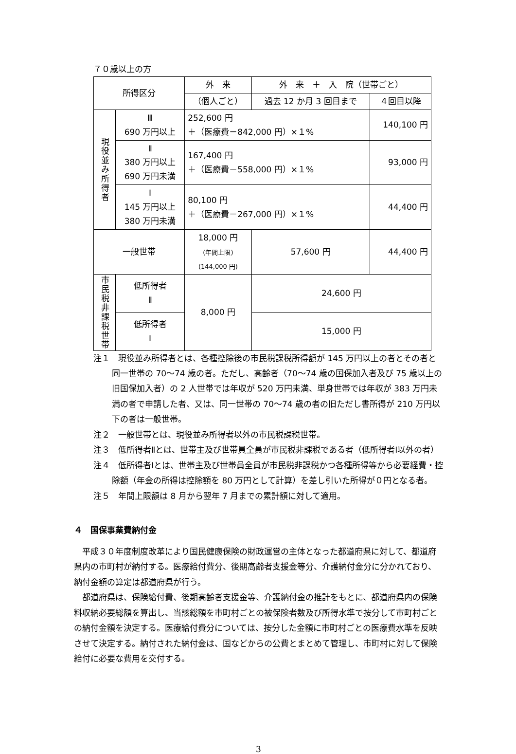７０歳以上の方
| 所得区分 | | 外 来 | 外 来 ＋ 入 院（世帯ごと） | |
| --- | --- | --- | --- | --- |
| | | （個人ごと） | 過去 12 か月 3 回目まで | ４回目以降 |
| 現役並み所得者 | Ⅲ 690 万円以上 | 252,600 円 ＋（医療費－842,000 円）×１% | | 140,100 円 |
| | Ⅱ 380 万円以上 690 万円未満 | 167,400 円 ＋（医療費－558,000 円）×１% | | 93,000 円 |
| | Ⅰ 145 万円以上 380 万円未満 | 80,100 円 ＋（医療費－267,000 円）×１% | | 44,400 円 |
| 一般世帯 | | 18,000 円 (年間上限) (144,000 円) | 57,600 円 | 44,400 円 |
| 市民税非課税世帯 | 低所得者 Ⅱ | 8,000 円 | 24,600 円 | |
| | 低所得者 Ⅰ | | 15,000 円 | |
注１　現役並み所得者とは、各種控除後の市民税課税所得額が 145 万円以上の者とその者と同一世帯の 70～74 歳の者。ただし、高齢者（70～74 歳の国保加入者及び 75 歳以上の旧国保加入者）の 2 人世帯では年収が 520 万円未満、単身世帯では年収が 383 万円未満の者で申請した者、又は、同一世帯の 70～74 歳の者の旧ただし書所得が 210 万円以下の者は一般世帯。
注２　一般世帯とは、現役並み所得者以外の市民税課税世帯。
注３　低所得者Ⅱとは、世帯主及び世帯員全員が市民税非課税である者（低所得者Ⅰ以外の者）
注４　低所得者Ⅰとは、世帯主及び世帯員全員が市民税非課税かつ各種所得等から必要経費・控除額（年金の所得は控除額を 80 万円として計算）を差し引いた所得が０円となる者。
注５　年間上限額は 8 月から翌年 7 月までの累計額に対して適用。
４　国保事業費納付金
平成３０年度制度改革により国民健康保険の財政運営の主体となった都道府県に対して、都道府県内の市町村が納付する。医療給付費分、後期高齢者支援金等分、介護納付金分に分かれており、納付金額の算定は都道府県が行う。
都道府県は、保険給付費、後期高齢者支援金等、介護納付金の推計をもとに、都道府県内の保険料収納必要総額を算出し、当該総額を市町村ごとの被保険者数及び所得水準で按分して市町村ごとの納付金額を決定する。医療給付費分については、按分した金額に市町村ごとの医療費水準を反映させて決定する。納付された納付金は、国などからの公費とまとめて管理し、市町村に対して保険給付に必要な費用を交付する。
3